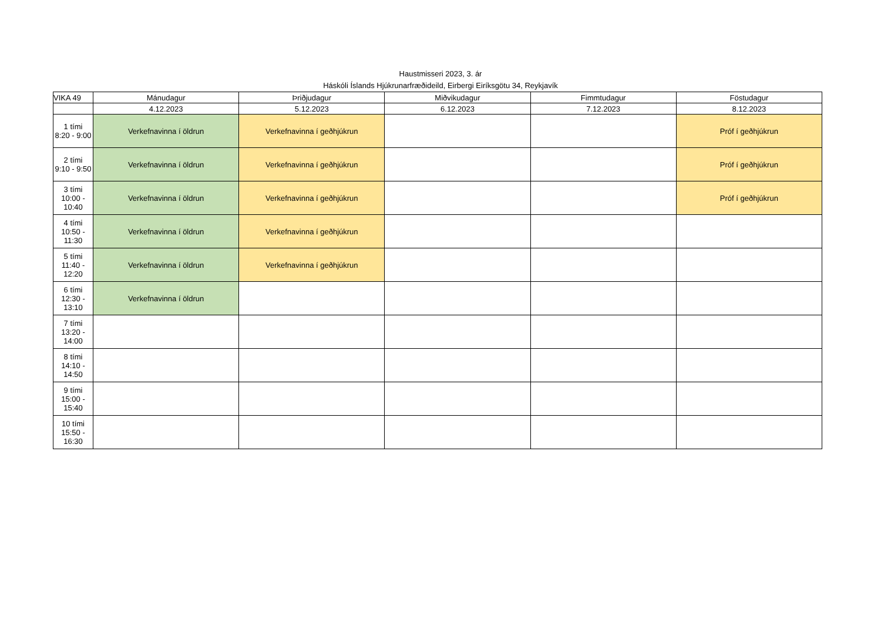Haustmisseri 2023, 3. ár
Háskóli Íslands Hjúkrunarfræðideild, Eirbergi Eiríksgötu 34, Reykjavík
| VIKA 49 | Mánudagur | Þriðjudagur | Miðvikudagur | Fimmtudagur | Föstudagur |
| | 4.12.2023 | 5.12.2023 | 6.12.2023 | 7.12.2023 | 8.12.2023 |
| 1 tími 8:20 - 9:00 | Verkefnavinna í öldrun | Verkefnavinna í geðhjúkrun | | | Próf í geðhjúkrun |
| 2 tími 9:10 - 9:50 | Verkefnavinna í öldrun | Verkefnavinna í geðhjúkrun | | | Próf í geðhjúkrun |
| 3 tími 10:00 - 10:40 | Verkefnavinna í öldrun | Verkefnavinna í geðhjúkrun | | | Próf í geðhjúkrun |
| 4 tími 10:50 - 11:30 | Verkefnavinna í öldrun | Verkefnavinna í geðhjúkrun | | | |
| 5 tími 11:40 - 12:20 | Verkefnavinna í öldrun | Verkefnavinna í geðhjúkrun | | | |
| 6 tími 12:30 - 13:10 | Verkefnavinna í öldrun | | | | |
| 7 tími 13:20 - 14:00 | | | | | |
| 8 tími 14:10 - 14:50 | | | | | |
| 9 tími 15:00 - 15:40 | | | | | |
| 10 tími 15:50 - 16:30 | | | | | |